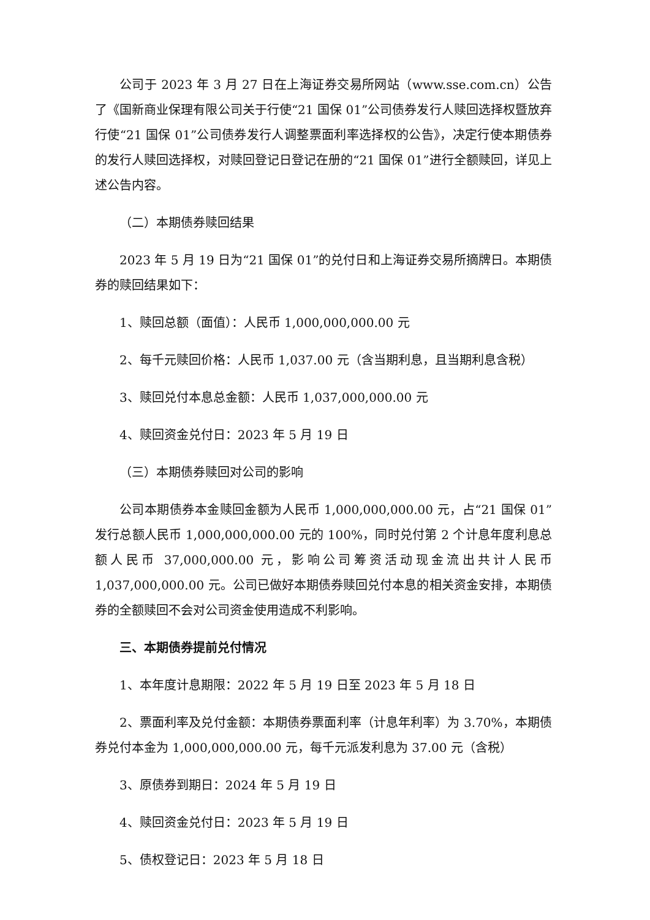公司于 2023 年 3 月 27 日在上海证券交易所网站（www.sse.com.cn）公告了《国新商业保理有限公司关于行使“21 国保 01”公司债券发行人赎回选择权暨放弃行使“21 国保 01”公司债券发行人调整票面利率选择权的公告》，决定行使本期债券的发行人赎回选择权，对赎回登记日登记在册的“21 国保 01”进行全额赎回，详见上述公告内容。
（二）本期债券赎回结果
2023 年 5 月 19 日为“21 国保 01”的兑付日和上海证券交易所摘牌日。本期债券的赎回结果如下：
1、赎回总额（面值）：人民币 1,000,000,000.00 元
2、每千元赎回价格：人民币 1,037.00 元（含当期利息，且当期利息含税）
3、赎回兑付本息总金额：人民币 1,037,000,000.00 元
4、赎回资金兑付日：2023 年 5 月 19 日
（三）本期债券赎回对公司的影响
公司本期债券本金赎回金额为人民币 1,000,000,000.00 元，占“21 国保 01”发行总额人民币 1,000,000,000.00 元的 100%，同时兑付第 2 个计息年度利息总额人民币 37,000,000.00 元，影响公司筹资活动现金流出共计人民币 1,037,000,000.00 元。公司已做好本期债券赎回兑付本息的相关资金安排，本期债券的全额赎回不会对公司资金使用造成不利影响。
三、本期债券提前兑付情况
1、本年度计息期限：2022 年 5 月 19 日至 2023 年 5 月 18 日
2、票面利率及兑付金额：本期债券票面利率（计息年利率）为 3.70%，本期债券兑付本金为 1,000,000,000.00 元，每千元派发利息为 37.00 元（含税）
3、原债券到期日：2024 年 5 月 19 日
4、赎回资金兑付日：2023 年 5 月 19 日
5、债权登记日：2023 年 5 月 18 日